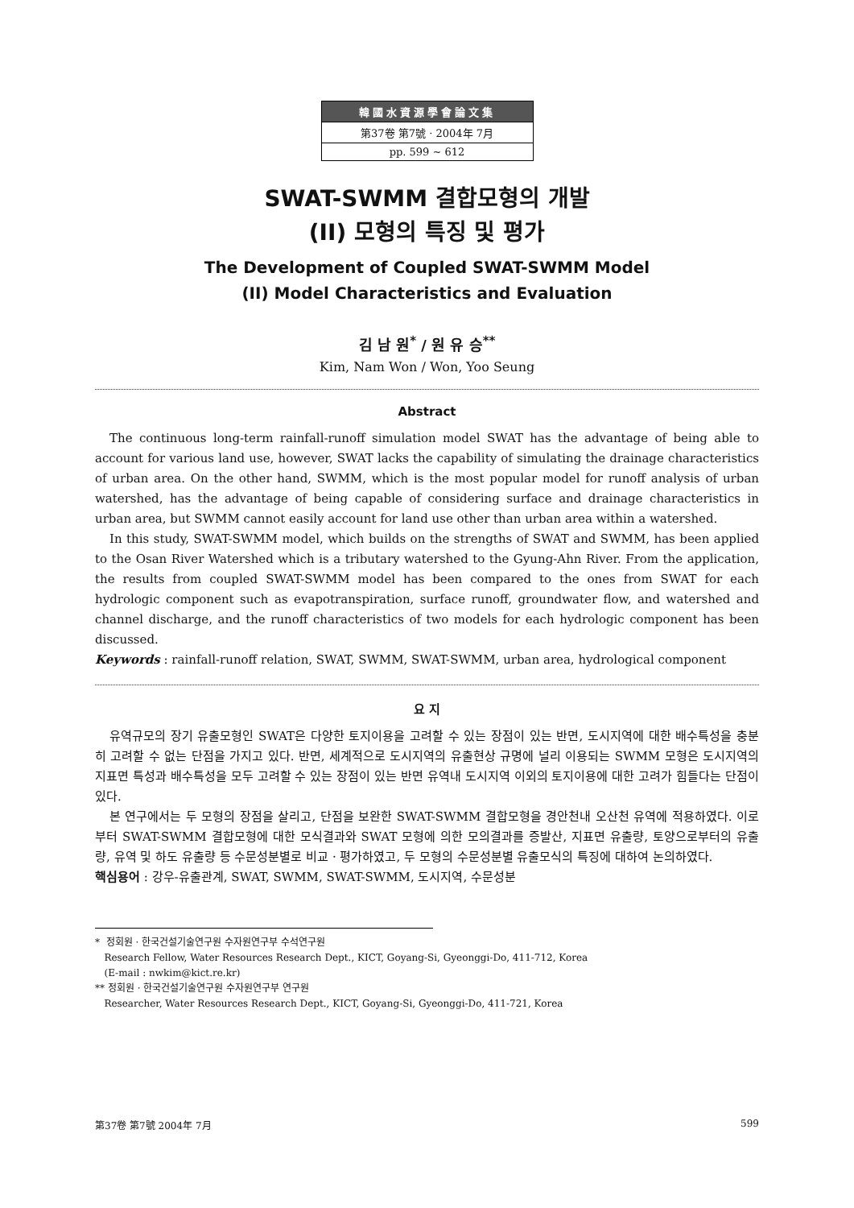韓國水資源學會論文集
第37卷 第7號 · 2004年 7月
pp. 599 ~ 612
SWAT-SWMM 결합모형의 개발
(II) 모형의 특징 및 평가
The Development of Coupled SWAT-SWMM Model
(II) Model Characteristics and Evaluation
김 남 원<sup>*</sup> / 원 유 승<sup>**</sup>
Kim, Nam Won / Won, Yoo Seung
Abstract
The continuous long-term rainfall-runoff simulation model SWAT has the advantage of being able to account for various land use, however, SWAT lacks the capability of simulating the drainage characteristics of urban area. On the other hand, SWMM, which is the most popular model for runoff analysis of urban watershed, has the advantage of being capable of considering surface and drainage characteristics in urban area, but SWMM cannot easily account for land use other than urban area within a watershed.
In this study, SWAT-SWMM model, which builds on the strengths of SWAT and SWMM, has been applied to the Osan River Watershed which is a tributary watershed to the Gyung-Ahn River. From the application, the results from coupled SWAT-SWMM model has been compared to the ones from SWAT for each hydrologic component such as evapotranspiration, surface runoff, groundwater flow, and watershed and channel discharge, and the runoff characteristics of two models for each hydrologic component has been discussed.
Keywords : rainfall-runoff relation, SWAT, SWMM, SWAT-SWMM, urban area, hydrological component
요 지
유역규모의 장기 유출모형인 SWAT은 다양한 토지이용을 고려할 수 있는 장점이 있는 반면, 도시지역에 대한 배수특성을 충분히 고려할 수 없는 단점을 가지고 있다. 반면, 세계적으로 도시지역의 유출현상 규명에 널리 이용되는 SWMM 모형은 도시지역의 지표면 특성과 배수특성을 모두 고려할 수 있는 장점이 있는 반면 유역내 도시지역 이외의 토지이용에 대한 고려가 힘들다는 단점이 있다.
본 연구에서는 두 모형의 장점을 살리고, 단점을 보완한 SWAT-SWMM 결합모형을 경안천내 오산천 유역에 적용하였다. 이로부터 SWAT-SWMM 결합모형에 대한 모식결과와 SWAT 모형에 의한 모의결과를 증발산, 지표면 유출량, 토양으로부터의 유출량, 유역 및 하도 유출량 등 수문성분별로 비교 · 평가하였고, 두 모형의 수문성분별 유출모식의 특징에 대하여 논의하였다.
핵심용어 : 강우-유출관계, SWAT, SWMM, SWAT-SWMM, 도시지역, 수문성분
* 정회원 · 한국건설기술연구원 수자원연구부 수석연구원
Research Fellow, Water Resources Research Dept., KICT, Goyang-Si, Gyeonggi-Do, 411-712, Korea
(E-mail : nwkim@kict.re.kr)
** 정회원 · 한국건설기술연구원 수자원연구부 연구원
Researcher, Water Resources Research Dept., KICT, Goyang-Si, Gyeonggi-Do, 411-721, Korea
第37卷 第7號 2004年 7月 599